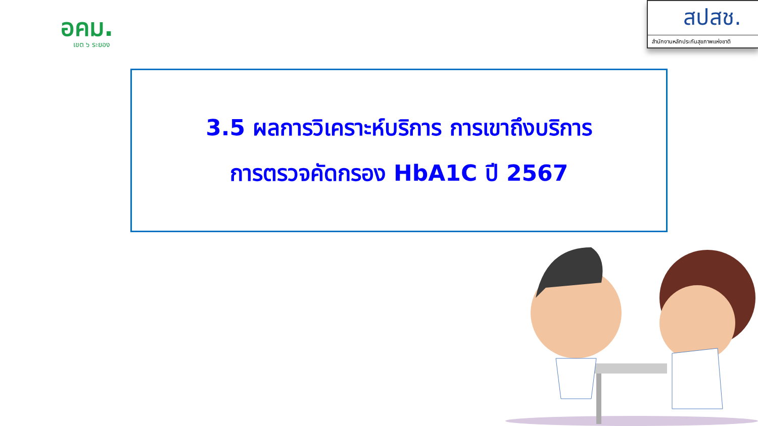อคม.
เขต ๖ ระยอง
สปสช.
สำนักงานหลักประกันสุขภาพแห่งชาติ
3.5 ผลการวิเคราะห์บริการ การเขาถึงบริการ
การตรวจคัดกรอง HbA1C ปี 2567